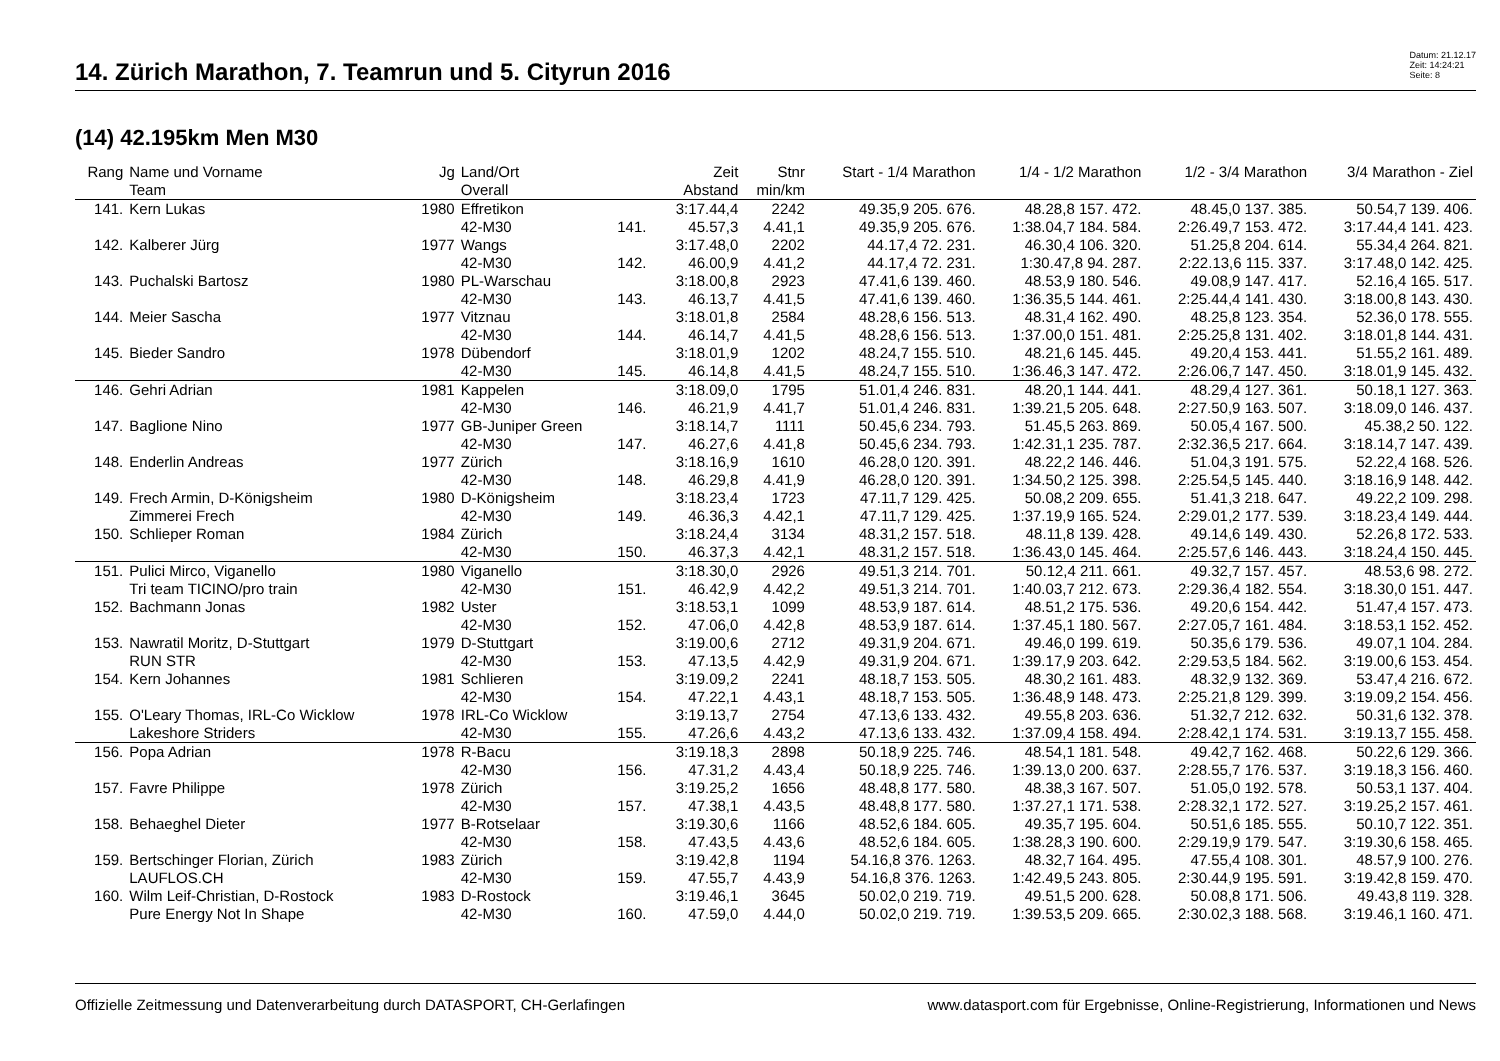14. Zürich Marathon, 7. Teamrun und 5. Cityrun 2016
Datum: 21.12.17
Zeit: 14:24:21
Seite: 8
(14) 42.195km Men M30
| Rang | Name und Vorname Team | Jg | Land/Ort Overall | | Zeit Abstand | Stnr min/km | Start - 1/4 Marathon | 1/4 - 1/2 Marathon | 1/2 - 3/4 Marathon | 3/4 Marathon - Ziel |
| --- | --- | --- | --- | --- | --- | --- | --- | --- | --- | --- |
| 141. | Kern Lukas | 1980 | Effretikon | | 3:17.44,4 | 2242 | 49.35,9 205. 676. | 48.28,8 157. 472. | 48.45,0 137. 385. | 50.54,7 139. 406. |
| | | | 42-M30 | 141. | 45.57,3 | 4.41,1 | 49.35,9 205. 676. | 1:38.04,7 184. 584. | 2:26.49,7 153. 472. | 3:17.44,4 141. 423. |
| 142. | Kalberer Jürg | 1977 | Wangs | | 3:17.48,0 | 2202 | 44.17,4 72. 231. | 46.30,4 106. 320. | 51.25,8 204. 614. | 55.34,4 264. 821. |
| | | | 42-M30 | 142. | 46.00,9 | 4.41,2 | 44.17,4 72. 231. | 1:30.47,8 94. 287. | 2:22.13,6 115. 337. | 3:17.48,0 142. 425. |
| 143. | Puchalski Bartosz | 1980 | PL-Warschau | | 3:18.00,8 | 2923 | 47.41,6 139. 460. | 48.53,9 180. 546. | 49.08,9 147. 417. | 52.16,4 165. 517. |
| | | | 42-M30 | 143. | 46.13,7 | 4.41,5 | 47.41,6 139. 460. | 1:36.35,5 144. 461. | 2:25.44,4 141. 430. | 3:18.00,8 143. 430. |
| 144. | Meier Sascha | 1977 | Vitznau | | 3:18.01,8 | 2584 | 48.28,6 156. 513. | 48.31,4 162. 490. | 48.25,8 123. 354. | 52.36,0 178. 555. |
| | | | 42-M30 | 144. | 46.14,7 | 4.41,5 | 48.28,6 156. 513. | 1:37.00,0 151. 481. | 2:25.25,8 131. 402. | 3:18.01,8 144. 431. |
| 145. | Bieder Sandro | 1978 | Dübendorf | | 3:18.01,9 | 1202 | 48.24,7 155. 510. | 48.21,6 145. 445. | 49.20,4 153. 441. | 51.55,2 161. 489. |
| | | | 42-M30 | 145. | 46.14,8 | 4.41,5 | 48.24,7 155. 510. | 1:36.46,3 147. 472. | 2:26.06,7 147. 450. | 3:18.01,9 145. 432. |
| 146. | Gehri Adrian | 1981 | Kappelen | | 3:18.09,0 | 1795 | 51.01,4 246. 831. | 48.20,1 144. 441. | 48.29,4 127. 361. | 50.18,1 127. 363. |
| | | | 42-M30 | 146. | 46.21,9 | 4.41,7 | 51.01,4 246. 831. | 1:39.21,5 205. 648. | 2:27.50,9 163. 507. | 3:18.09,0 146. 437. |
| 147. | Baglione Nino | 1977 | GB-Juniper Green | | 3:18.14,7 | 1111 | 50.45,6 234. 793. | 51.45,5 263. 869. | 50.05,4 167. 500. | 45.38,2 50. 122. |
| | | | 42-M30 | 147. | 46.27,6 | 4.41,8 | 50.45,6 234. 793. | 1:42.31,1 235. 787. | 2:32.36,5 217. 664. | 3:18.14,7 147. 439. |
| 148. | Enderlin Andreas | 1977 | Zürich | | 3:18.16,9 | 1610 | 46.28,0 120. 391. | 48.22,2 146. 446. | 51.04,3 191. 575. | 52.22,4 168. 526. |
| | | | 42-M30 | 148. | 46.29,8 | 4.41,9 | 46.28,0 120. 391. | 1:34.50,2 125. 398. | 2:25.54,5 145. 440. | 3:18.16,9 148. 442. |
| 149. | Frech Armin, D-Königsheim | 1980 | D-Königsheim | | 3:18.23,4 | 1723 | 47.11,7 129. 425. | 50.08,2 209. 655. | 51.41,3 218. 647. | 49.22,2 109. 298. |
| | Zimmerei Frech | | 42-M30 | 149. | 46.36,3 | 4.42,1 | 47.11,7 129. 425. | 1:37.19,9 165. 524. | 2:29.01,2 177. 539. | 3:18.23,4 149. 444. |
| 150. | Schlieper Roman | 1984 | Zürich | | 3:18.24,4 | 3134 | 48.31,2 157. 518. | 48.11,8 139. 428. | 49.14,6 149. 430. | 52.26,8 172. 533. |
| | | | 42-M30 | 150. | 46.37,3 | 4.42,1 | 48.31,2 157. 518. | 1:36.43,0 145. 464. | 2:25.57,6 146. 443. | 3:18.24,4 150. 445. |
| 151. | Pulici Mirco, Viganello | 1980 | Viganello | | 3:18.30,0 | 2926 | 49.51,3 214. 701. | 50.12,4 211. 661. | 49.32,7 157. 457. | 48.53,6 98. 272. |
| | Tri team TICINO/pro train | | 42-M30 | 151. | 46.42,9 | 4.42,2 | 49.51,3 214. 701. | 1:40.03,7 212. 673. | 2:29.36,4 182. 554. | 3:18.30,0 151. 447. |
| 152. | Bachmann Jonas | 1982 | Uster | | 3:18.53,1 | 1099 | 48.53,9 187. 614. | 48.51,2 175. 536. | 49.20,6 154. 442. | 51.47,4 157. 473. |
| | | | 42-M30 | 152. | 47.06,0 | 4.42,8 | 48.53,9 187. 614. | 1:37.45,1 180. 567. | 2:27.05,7 161. 484. | 3:18.53,1 152. 452. |
| 153. | Nawratil Moritz, D-Stuttgart | 1979 | D-Stuttgart | | 3:19.00,6 | 2712 | 49.31,9 204. 671. | 49.46,0 199. 619. | 50.35,6 179. 536. | 49.07,1 104. 284. |
| | RUN STR | | 42-M30 | 153. | 47.13,5 | 4.42,9 | 49.31,9 204. 671. | 1:39.17,9 203. 642. | 2:29.53,5 184. 562. | 3:19.00,6 153. 454. |
| 154. | Kern Johannes | 1981 | Schlieren | | 3:19.09,2 | 2241 | 48.18,7 153. 505. | 48.30,2 161. 483. | 48.32,9 132. 369. | 53.47,4 216. 672. |
| | | | 42-M30 | 154. | 47.22,1 | 4.43,1 | 48.18,7 153. 505. | 1:36.48,9 148. 473. | 2:25.21,8 129. 399. | 3:19.09,2 154. 456. |
| 155. | O'Leary Thomas, IRL-Co Wicklow | 1978 | IRL-Co Wicklow | | 3:19.13,7 | 2754 | 47.13,6 133. 432. | 49.55,8 203. 636. | 51.32,7 212. 632. | 50.31,6 132. 378. |
| | Lakeshore Striders | | 42-M30 | 155. | 47.26,6 | 4.43,2 | 47.13,6 133. 432. | 1:37.09,4 158. 494. | 2:28.42,1 174. 531. | 3:19.13,7 155. 458. |
| 156. | Popa Adrian | 1978 | R-Bacu | | 3:19.18,3 | 2898 | 50.18,9 225. 746. | 48.54,1 181. 548. | 49.42,7 162. 468. | 50.22,6 129. 366. |
| | | | 42-M30 | 156. | 47.31,2 | 4.43,4 | 50.18,9 225. 746. | 1:39.13,0 200. 637. | 2:28.55,7 176. 537. | 3:19.18,3 156. 460. |
| 157. | Favre Philippe | 1978 | Zürich | | 3:19.25,2 | 1656 | 48.48,8 177. 580. | 48.38,3 167. 507. | 51.05,0 192. 578. | 50.53,1 137. 404. |
| | | | 42-M30 | 157. | 47.38,1 | 4.43,5 | 48.48,8 177. 580. | 1:37.27,1 171. 538. | 2:28.32,1 172. 527. | 3:19.25,2 157. 461. |
| 158. | Behaeghel Dieter | 1977 | B-Rotselaar | | 3:19.30,6 | 1166 | 48.52,6 184. 605. | 49.35,7 195. 604. | 50.51,6 185. 555. | 50.10,7 122. 351. |
| | | | 42-M30 | 158. | 47.43,5 | 4.43,6 | 48.52,6 184. 605. | 1:38.28,3 190. 600. | 2:29.19,9 179. 547. | 3:19.30,6 158. 465. |
| 159. | Bertschinger Florian, Zürich | 1983 | Zürich | | 3:19.42,8 | 1194 | 54.16,8 376. 1263. | 48.32,7 164. 495. | 47.55,4 108. 301. | 48.57,9 100. 276. |
| | LAUFLOS.CH | | 42-M30 | 159. | 47.55,7 | 4.43,9 | 54.16,8 376. 1263. | 1:42.49,5 243. 805. | 2:30.44,9 195. 591. | 3:19.42,8 159. 470. |
| 160. | Wilm Leif-Christian, D-Rostock | 1983 | D-Rostock | | 3:19.46,1 | 3645 | 50.02,0 219. 719. | 49.51,5 200. 628. | 50.08,8 171. 506. | 49.43,8 119. 328. |
| | Pure Energy Not In Shape | | 42-M30 | 160. | 47.59,0 | 4.44,0 | 50.02,0 219. 719. | 1:39.53,5 209. 665. | 2:30.02,3 188. 568. | 3:19.46,1 160. 471. |
Offizielle Zeitmessung und Datenverarbeitung durch DATASPORT, CH-Gerlafingen www.datasport.com für Ergebnisse, Online-Registrierung, Informationen und News